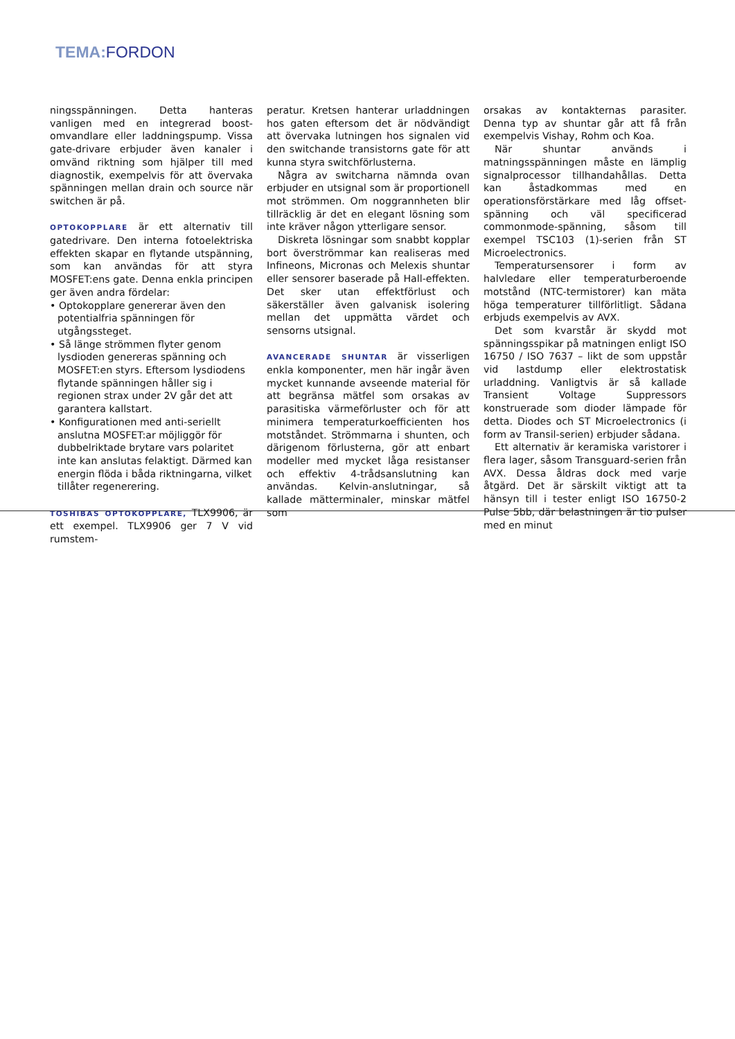TEMA: FORDON
ningsspänningen. Detta hanteras vanligen med en integrerad boost-omvandlare eller laddningspump. Vissa gate-drivare erbjuder även kanaler i omvänd riktning som hjälper till med diagnostik, exempelvis för att övervaka spänningen mellan drain och source när switchen är på.
OPTOKOPPLARE är ett alternativ till gatedrivare. Den interna fotoelektriska effekten skapar en flytande utspänning, som kan användas för att styra MOSFET:ens gate. Denna enkla principen ger även andra fördelar:
• Optokopplare genererar även den potentialfria spänningen för utgångssteget.
• Så länge strömmen flyter genom lysdioden genereras spänning och MOSFET:en styrs. Eftersom lysdiodens flytande spänningen håller sig i regionen strax under 2V går det att garantera kallstart.
• Konfigurationen med anti-seriellt anslutna MOSFET:ar möjliggör för dubbelriktade brytare vars polaritet inte kan anslutas felaktigt. Därmed kan energin flöda i båda riktningarna, vilket tillåter regenerering.
TOSHIBAS OPTOKOPPLARE, TLX9906, är ett exempel. TLX9906 ger 7 V vid rumstem-
peratur. Kretsen hanterar urladdningen hos gaten eftersom det är nödvändigt att övervaka lutningen hos signalen vid den switchande transistorns gate för att kunna styra switchförlusterna.
Några av switcharna nämnda ovan erbjuder en utsignal som är proportionell mot strömmen. Om noggrannheten blir tillräcklig är det en elegant lösning som inte kräver någon ytterligare sensor.
Diskreta lösningar som snabbt kopplar bort överströmmar kan realiseras med Infineons, Micronas och Melexis shuntar eller sensorer baserade på Hall-effekten. Det sker utan effektförlust och säkerställer även galvanisk isolering mellan det uppmätta värdet och sensorns utsignal.
AVANCERADE SHUNTAR är visserligen enkla komponenter, men här ingår även mycket kunnande avseende material för att begränsa mätfel som orsakas av parasitiska värmeförluster och för att minimera temperaturkoefficienten hos motståndet. Strömmarna i shunten, och därigenom förlusterna, gör att enbart modeller med mycket låga resistanser och effektiv 4-trådsanslutning kan användas. Kelvin-anslutningar, så kallade mätterminaler, minskar mätfel som
orsakas av kontakternas parasiter. Denna typ av shuntar går att få från exempelvis Vishay, Rohm och Koa.
När shuntar används i matningsspänningen måste en lämplig signalprocessor tillhandahållas. Detta kan åstadkommas med en operationsförstärkare med låg offset-spänning och väl specificerad commonmode-spänning, såsom till exempel TSC103 (1)-serien från ST Microelectronics.
Temperatursensorer i form av halvledare eller temperaturberoende motstånd (NTC-termistorer) kan mäta höga temperaturer tillförlitligt. Sådana erbjuds exempelvis av AVX.
Det som kvarstår är skydd mot spänningsspikar på matningen enligt ISO 16750 / ISO 7637 – likt de som uppstår vid lastdump eller elektrostatisk urladdning. Vanligtvis är så kallade Transient Voltage Suppressors konstruerade som dioder lämpade för detta. Diodes och ST Microelectronics (i form av Transil-serien) erbjuder sådana.
Ett alternativ är keramiska varistorer i flera lager, såsom Transguard-serien från AVX. Dessa åldras dock med varje åtgärd. Det är särskilt viktigt att ta hänsyn till i tester enligt ISO 16750-2 Pulse 5bb, där belastningen är tio pulser med en minut